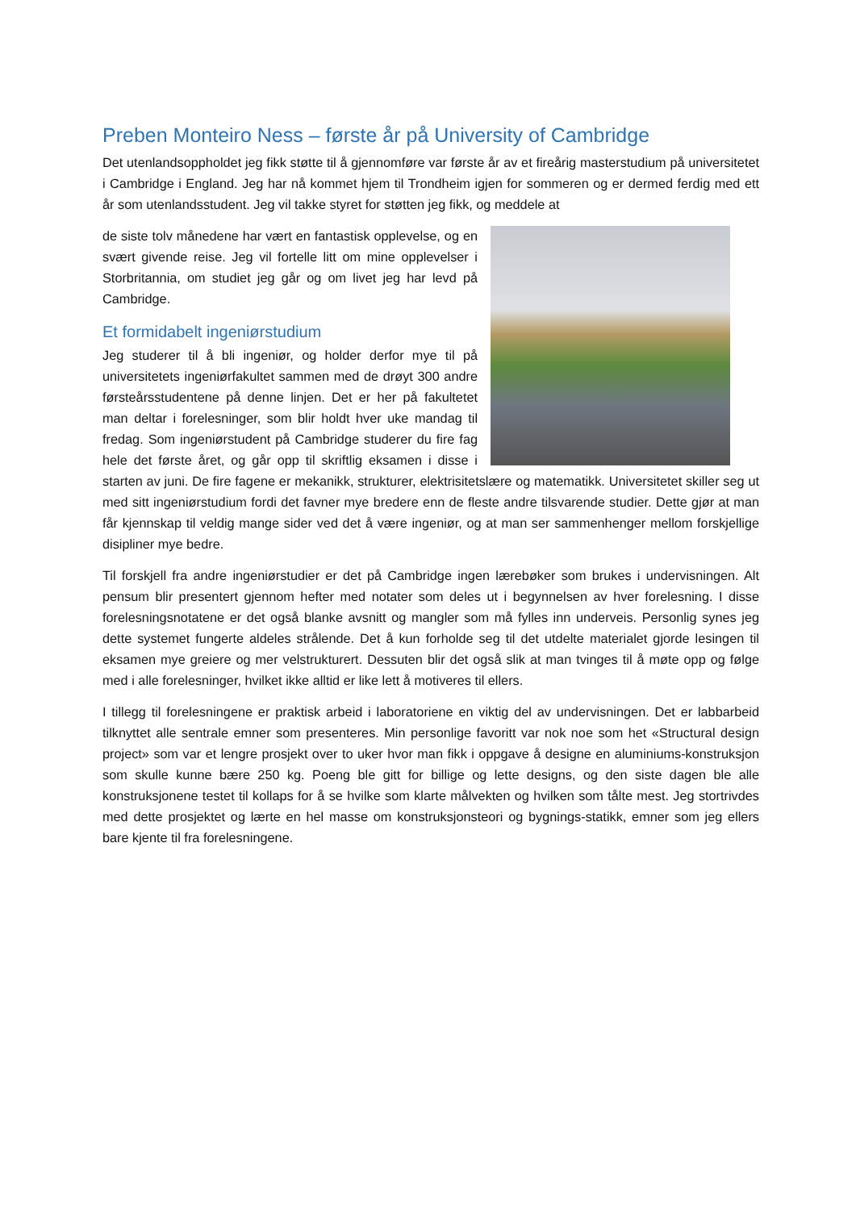Preben Monteiro Ness – første år på University of Cambridge
Det utenlandsoppholdet jeg fikk støtte til å gjennomføre var første år av et fireårig masterstudium på universitetet i Cambridge i England. Jeg har nå kommet hjem til Trondheim igjen for sommeren og er dermed ferdig med ett år som utenlandsstudent. Jeg vil takke styret for støtten jeg fikk, og meddele at
de siste tolv månedene har vært en fantastisk opplevelse, og en svært givende reise. Jeg vil fortelle litt om mine opplevelser i Storbritannia, om studiet jeg går og om livet jeg har levd på Cambridge.
Et formidabelt ingeniørstudium
Jeg studerer til å bli ingeniør, og holder derfor mye til på universitetets ingeniørfakultet sammen med de drøyt 300 andre førsteårsstudentene på denne linjen. Det er her på fakultetet man deltar i forelesninger, som blir holdt hver uke mandag til fredag. Som ingeniørstudent på Cambridge studerer du fire fag hele det første året, og går opp til skriftlig eksamen i disse i starten av juni. De fire fagene er mekanikk, strukturer, elektrisitetslære og matematikk. Universitetet skiller seg ut med sitt ingeniørstudium fordi det favner mye bredere enn de fleste andre tilsvarende studier. Dette gjør at man får kjennskap til veldig mange sider ved det å være ingeniør, og at man ser sammenhenger mellom forskjellige disipliner mye bedre.
Til forskjell fra andre ingeniørstudier er det på Cambridge ingen lærebøker som brukes i undervisningen. Alt pensum blir presentert gjennom hefter med notater som deles ut i begynnelsen av hver forelesning. I disse forelesningsnotatene er det også blanke avsnitt og mangler som må fylles inn underveis. Personlig synes jeg dette systemet fungerte aldeles strålende. Det å kun forholde seg til det utdelte materialet gjorde lesingen til eksamen mye greiere og mer velstrukturert. Dessuten blir det også slik at man tvinges til å møte opp og følge med i alle forelesninger, hvilket ikke alltid er like lett å motiveres til ellers.
I tillegg til forelesningene er praktisk arbeid i laboratoriene en viktig del av undervisningen. Det er labbarbeid tilknyttet alle sentrale emner som presenteres. Min personlige favoritt var nok noe som het «Structural design project» som var et lengre prosjekt over to uker hvor man fikk i oppgave å designe en aluminiums-konstruksjon som skulle kunne bære 250 kg. Poeng ble gitt for billige og lette designs, og den siste dagen ble alle konstruksjonene testet til kollaps for å se hvilke som klarte målvekten og hvilken som tålte mest. Jeg stortrivdes med dette prosjektet og lærte en hel masse om konstruksjonsteori og bygnings-statikk, emner som jeg ellers bare kjente til fra forelesningene.